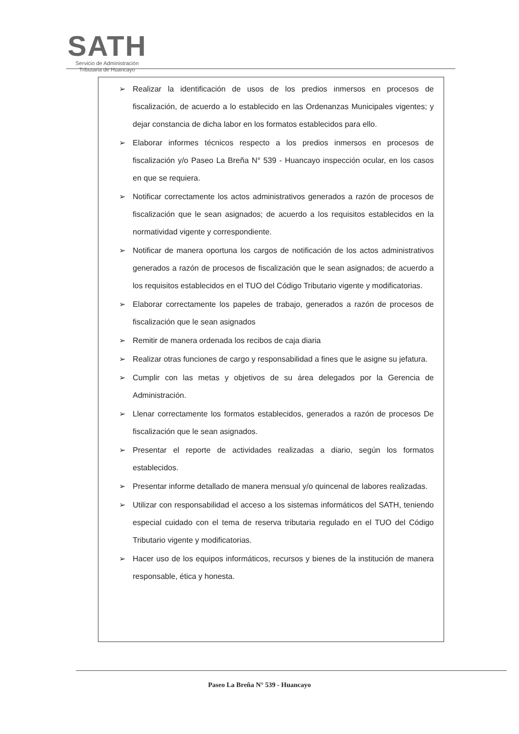SATH
Servicio de Administración
Tributaria de Huancayo
➢ Realizar la identificación de usos de los predios inmersos en procesos de fiscalización, de acuerdo a lo establecido en las Ordenanzas Municipales vigentes; y dejar constancia de dicha labor en los formatos establecidos para ello.
➢ Elaborar informes técnicos respecto a los predios inmersos en procesos de fiscalización y/o Paseo La Breña N° 539 - Huancayo inspección ocular, en los casos en que se requiera.
➢ Notificar correctamente los actos administrativos generados a razón de procesos de fiscalización que le sean asignados; de acuerdo a los requisitos establecidos en la normatividad vigente y correspondiente.
➢ Notificar de manera oportuna los cargos de notificación de los actos administrativos generados a razón de procesos de fiscalización que le sean asignados; de acuerdo a los requisitos establecidos en el TUO del Código Tributario vigente y modificatorias.
➢ Elaborar correctamente los papeles de trabajo, generados a razón de procesos de fiscalización que le sean asignados
➢ Remitir de manera ordenada los recibos de caja diaria
➢ Realizar otras funciones de cargo y responsabilidad a fines que le asigne su jefatura.
➢ Cumplir con las metas y objetivos de su área delegados por la Gerencia de Administración.
➢ Llenar correctamente los formatos establecidos, generados a razón de procesos De fiscalización que le sean asignados.
➢ Presentar el reporte de actividades realizadas a diario, según los formatos establecidos.
➢ Presentar informe detallado de manera mensual y/o quincenal de labores realizadas.
➢ Utilizar con responsabilidad el acceso a los sistemas informáticos del SATH, teniendo especial cuidado con el tema de reserva tributaria regulado en el TUO del Código Tributario vigente y modificatorias.
➢ Hacer uso de los equipos informáticos, recursos y bienes de la institución de manera responsable, ética y honesta.
Paseo La Breña N° 539 - Huancayo